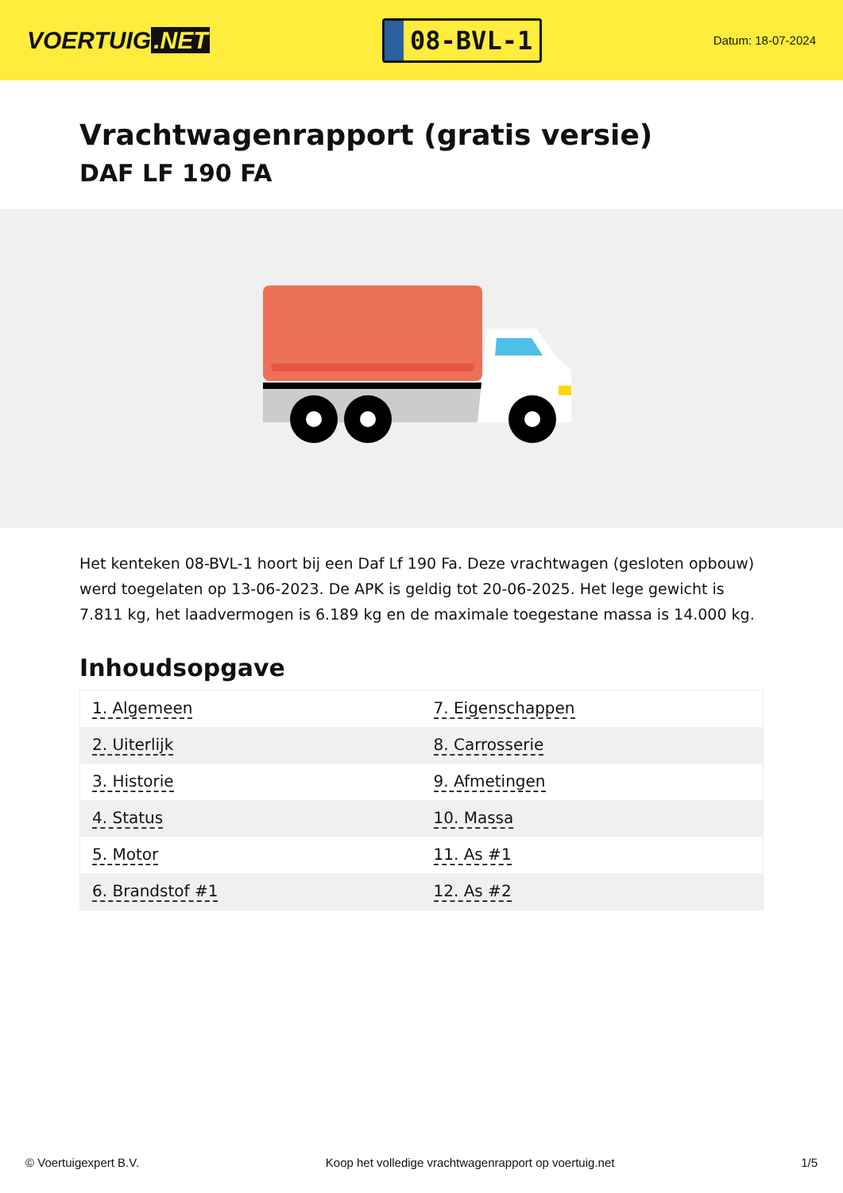VOERTUIG.NET
08-BVL-1
Datum: 18-07-2024
Vrachtwagenrapport (gratis versie)
DAF LF 190 FA
Het kenteken 08-BVL-1 hoort bij een Daf Lf 190 Fa. Deze vrachtwagen (gesloten opbouw) werd toegelaten op 13-06-2023. De APK is geldig tot 20-06-2025. Het lege gewicht is 7.811 kg, het laadvermogen is 6.189 kg en de maximale toegestane massa is 14.000 kg.
Inhoudsopgave
| 1. Algemeen | 7. Eigenschappen |
| 2. Uiterlijk | 8. Carrosserie |
| 3. Historie | 9. Afmetingen |
| 4. Status | 10. Massa |
| 5. Motor | 11. As #1 |
| 6. Brandstof #1 | 12. As #2 |
© Voertuigexpert B.V. Koop het volledige vrachtwagenrapport op voertuig.net 1/5